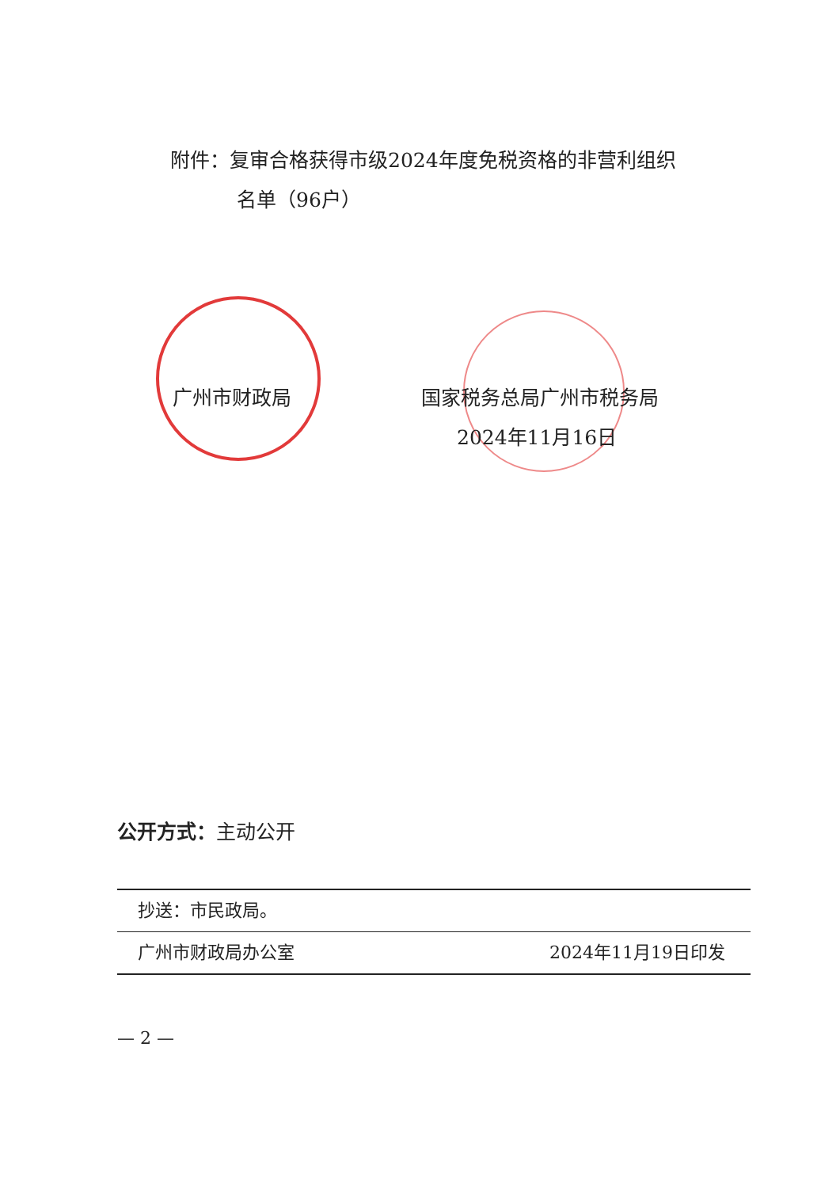附件：复审合格获得市级2024年度免税资格的非营利组织
名单（96户）
广州市财政局
国家税务总局广州市税务局
2024年11月16日
公开方式：主动公开
抄送：市民政局。
广州市财政局办公室 2024年11月19日印发
— 2 —